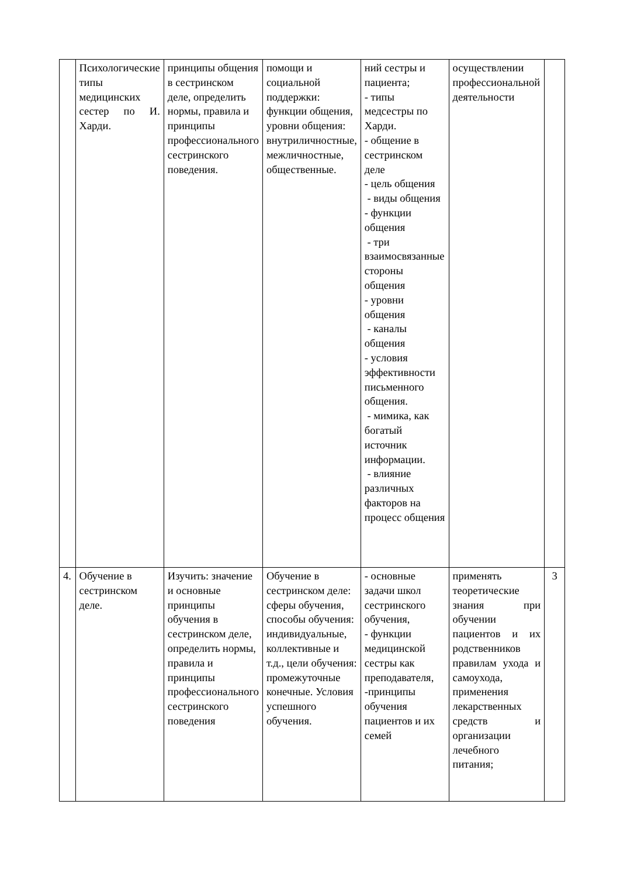| | Психологические типы медицинских сестер по И. Харди. | принципы общения в сестринском деле, определить нормы, правила и принципы профессионального сестринского поведения. | помощи и социальной поддержки: функции общения, уровни общения: внутриличностные, межличностные, общественные. | ний сестры и пациента; - типы медсестры по Харди. - общение в сестринском деле - цель общения - виды общения - функции общения - три взаимосвязанные стороны общения - уровни общения - каналы общения - условия эффективности письменного общения. - мимика, как богатый источник информации. - влияние различных факторов на процесс общения | осуществлении профессиональной деятельности | |
| 4. | Обучение в сестринском деле. | Изучить: значение и основные принципы обучения в сестринском деле, определить нормы, правила и принципы профессионального сестринского поведения | Обучение в сестринском деле: сферы обучения, способы обучения: индивидуальные, коллективные и т.д., цели обучения: промежуточные конечные. Условия успешного обучения. | - основные задачи школ сестринского обучения, - функции медицинской сестры как преподавателя, -принципы обучения пациентов и их семей | применять теоретические знания при обучении пациентов и их родственников правилам ухода и самоухода, применения лекарственных средств и организации лечебного питания; | 3 |